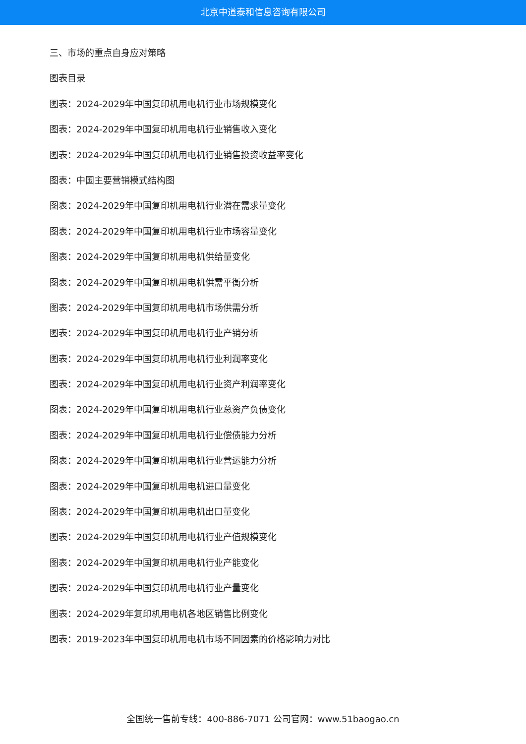北京中道泰和信息咨询有限公司
三、市场的重点自身应对策略
图表目录
图表：2024-2029年中国复印机用电机行业市场规模变化
图表：2024-2029年中国复印机用电机行业销售收入变化
图表：2024-2029年中国复印机用电机行业销售投资收益率变化
图表：中国主要营销模式结构图
图表：2024-2029年中国复印机用电机行业潜在需求量变化
图表：2024-2029年中国复印机用电机行业市场容量变化
图表：2024-2029年中国复印机用电机供给量变化
图表：2024-2029年中国复印机用电机供需平衡分析
图表：2024-2029年中国复印机用电机市场供需分析
图表：2024-2029年中国复印机用电机行业产销分析
图表：2024-2029年中国复印机用电机行业利润率变化
图表：2024-2029年中国复印机用电机行业资产利润率变化
图表：2024-2029年中国复印机用电机行业总资产负债变化
图表：2024-2029年中国复印机用电机行业偿债能力分析
图表：2024-2029年中国复印机用电机行业营运能力分析
图表：2024-2029年中国复印机用电机进口量变化
图表：2024-2029年中国复印机用电机出口量变化
图表：2024-2029年中国复印机用电机行业产值规模变化
图表：2024-2029年中国复印机用电机行业产能变化
图表：2024-2029年中国复印机用电机行业产量变化
图表：2024-2029年复印机用电机各地区销售比例变化
图表：2019-2023年中国复印机用电机市场不同因素的价格影响力对比
全国统一售前专线：400-886-7071 公司官网：www.51baogao.cn